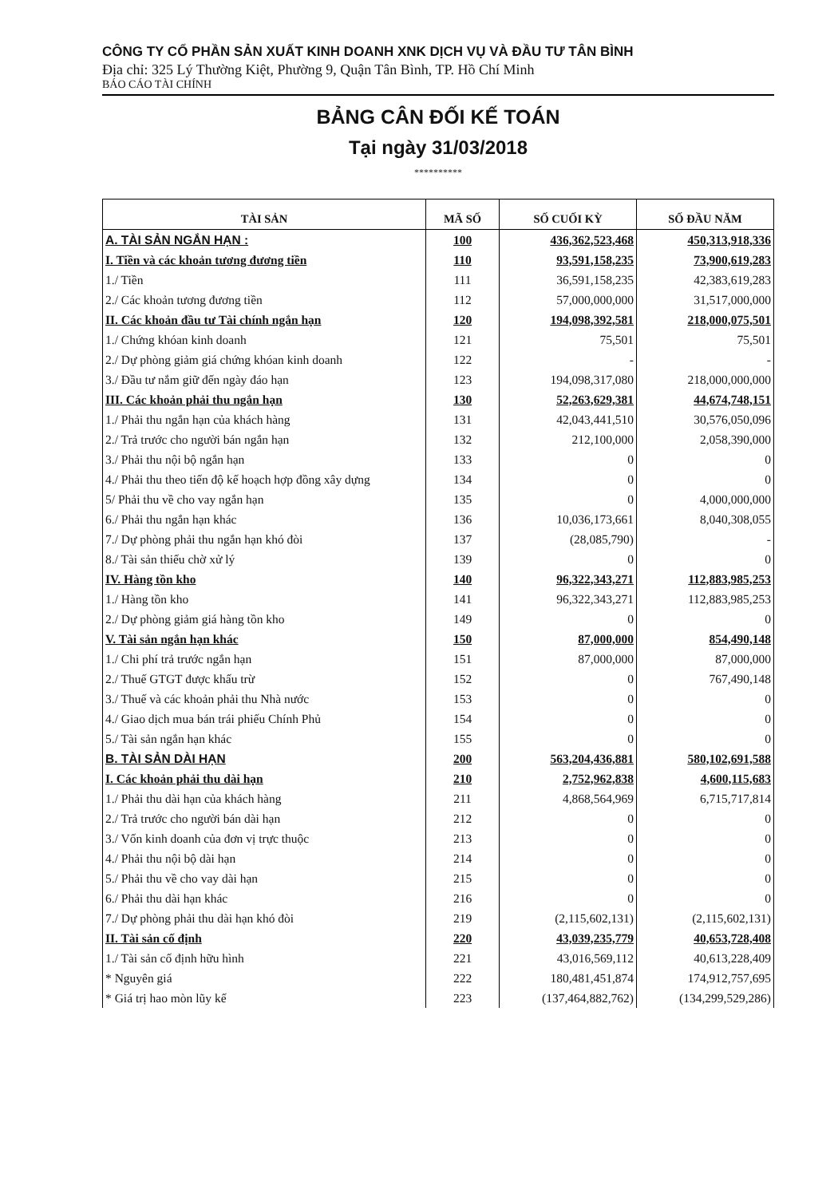CÔNG TY CỔ PHẦN SẢN XUẤT KINH DOANH XNK DỊCH VỤ VÀ ĐẦU TƯ TÂN BÌNH
Địa chỉ: 325 Lý Thường Kiệt, Phường 9, Quận Tân Bình, TP. Hồ Chí Minh
BÁO CÁO TÀI CHÍNH
BẢNG CÂN ĐỐI KẾ TOÁN
Tại ngày 31/03/2018
**********
| TÀI SẢN | MÃ SỐ | SỐ CUỐI KỲ | SỐ ĐẦU NĂM |
| --- | --- | --- | --- |
| A. TÀI SẢN NGẮN HẠN : | 100 | 436,362,523,468 | 450,313,918,336 |
| I. Tiền và các khoản tương đương tiền | 110 | 93,591,158,235 | 73,900,619,283 |
| 1./ Tiền | 111 | 36,591,158,235 | 42,383,619,283 |
| 2./ Các khoản tương đương tiền | 112 | 57,000,000,000 | 31,517,000,000 |
| II. Các khoản đầu tư Tài chính ngắn hạn | 120 | 194,098,392,581 | 218,000,075,501 |
| 1./ Chứng khóan kinh doanh | 121 | 75,501 | 75,501 |
| 2./ Dự phòng giảm giá chứng khóan kinh doanh | 122 | - | - |
| 3./ Đầu tư nắm giữ đến ngày đáo hạn | 123 | 194,098,317,080 | 218,000,000,000 |
| III. Các khoản phải thu ngắn hạn | 130 | 52,263,629,381 | 44,674,748,151 |
| 1./ Phải thu ngắn hạn của khách hàng | 131 | 42,043,441,510 | 30,576,050,096 |
| 2./ Trả trước cho người bán ngắn hạn | 132 | 212,100,000 | 2,058,390,000 |
| 3./ Phải thu nội bộ ngắn hạn | 133 | 0 | 0 |
| 4./ Phải thu theo tiến độ kế hoạch hợp đồng xây dựng | 134 | 0 | 0 |
| 5/ Phải thu về cho vay ngắn hạn | 135 | 0 | 4,000,000,000 |
| 6./ Phải thu ngắn hạn khác | 136 | 10,036,173,661 | 8,040,308,055 |
| 7./ Dự phòng phải thu ngắn hạn khó đòi | 137 | (28,085,790) | - |
| 8./ Tài sản thiếu chờ xử lý | 139 | 0 | 0 |
| IV. Hàng tồn kho | 140 | 96,322,343,271 | 112,883,985,253 |
| 1./ Hàng tồn kho | 141 | 96,322,343,271 | 112,883,985,253 |
| 2./ Dự phòng giảm giá hàng tồn kho | 149 | 0 | 0 |
| V. Tài sản ngắn hạn khác | 150 | 87,000,000 | 854,490,148 |
| 1./ Chi phí trả trước ngắn hạn | 151 | 87,000,000 | 87,000,000 |
| 2./ Thuế GTGT được khấu trừ | 152 | 0 | 767,490,148 |
| 3./ Thuế và các khoản phải thu Nhà nước | 153 | 0 | 0 |
| 4./ Giao dịch mua bán trái phiếu Chính Phủ | 154 | 0 | 0 |
| 5./ Tài sản ngắn hạn khác | 155 | 0 | 0 |
| B. TÀI SẢN DÀI HẠN | 200 | 563,204,436,881 | 580,102,691,588 |
| I. Các khoản phải thu dài hạn | 210 | 2,752,962,838 | 4,600,115,683 |
| 1./ Phải thu dài hạn của khách hàng | 211 | 4,868,564,969 | 6,715,717,814 |
| 2./ Trả trước cho người bán dài hạn | 212 | 0 | 0 |
| 3./ Vốn kinh doanh của đơn vị trực thuộc | 213 | 0 | 0 |
| 4./ Phải thu nội bộ dài hạn | 214 | 0 | 0 |
| 5./ Phải thu về cho vay dài hạn | 215 | 0 | 0 |
| 6./ Phải thu dài hạn khác | 216 | 0 | 0 |
| 7./ Dự phòng phải thu dài hạn khó đòi | 219 | (2,115,602,131) | (2,115,602,131) |
| II. Tài sản cố định | 220 | 43,039,235,779 | 40,653,728,408 |
| 1./ Tài sản cố định hữu hình | 221 | 43,016,569,112 | 40,613,228,409 |
| * Nguyên giá | 222 | 180,481,451,874 | 174,912,757,695 |
| * Giá trị hao mòn lũy kế | 223 | (137,464,882,762) | (134,299,529,286) |